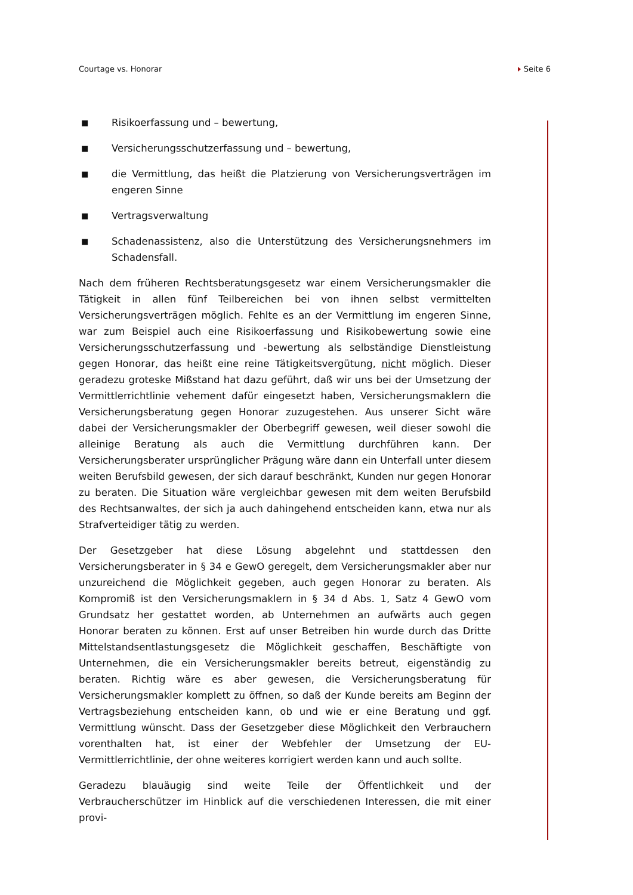Courtage vs. Honorar Seite 6
■ Risikoerfassung und – bewertung,
■ Versicherungsschutzerfassung und – bewertung,
■ die Vermittlung, das heißt die Platzierung von Versicherungsverträgen im engeren Sinne
■ Vertragsverwaltung
■ Schadenassistenz, also die Unterstützung des Versicherungsnehmers im Schadensfall.
Nach dem früheren Rechtsberatungsgesetz war einem Versicherungsmakler die Tätigkeit in allen fünf Teilbereichen bei von ihnen selbst vermittelten Versicherungsverträgen möglich. Fehlte es an der Vermittlung im engeren Sinne, war zum Beispiel auch eine Risikoerfassung und Risikobewertung sowie eine Versicherungsschutzerfassung und -bewertung als selbständige Dienstleistung gegen Honorar, das heißt eine reine Tätigkeitsvergütung, nicht möglich. Dieser geradezu groteske Mißstand hat dazu geführt, daß wir uns bei der Umsetzung der Vermittlerrichtlinie vehement dafür eingesetzt haben, Versicherungsmaklern die Versicherungsberatung gegen Honorar zuzugestehen. Aus unserer Sicht wäre dabei der Versicherungsmakler der Oberbegriff gewesen, weil dieser sowohl die alleinige Beratung als auch die Vermittlung durchführen kann. Der Versicherungsberater ursprünglicher Prägung wäre dann ein Unterfall unter diesem weiten Berufsbild gewesen, der sich darauf beschränkt, Kunden nur gegen Honorar zu beraten. Die Situation wäre vergleichbar gewesen mit dem weiten Berufsbild des Rechtsanwaltes, der sich ja auch dahingehend entscheiden kann, etwa nur als Strafverteidiger tätig zu werden.
Der Gesetzgeber hat diese Lösung abgelehnt und stattdessen den Versicherungsberater in § 34 e GewO geregelt, dem Versicherungsmakler aber nur unzureichend die Möglichkeit gegeben, auch gegen Honorar zu beraten. Als Kompromiß ist den Versicherungsmaklern in § 34 d Abs. 1, Satz 4 GewO vom Grundsatz her gestattet worden, ab Unternehmen an aufwärts auch gegen Honorar beraten zu können. Erst auf unser Betreiben hin wurde durch das Dritte Mittelstandsentlastungsgesetz die Möglichkeit geschaffen, Beschäftigte von Unternehmen, die ein Versicherungsmakler bereits betreut, eigenständig zu beraten. Richtig wäre es aber gewesen, die Versicherungsberatung für Versicherungsmakler komplett zu öffnen, so daß der Kunde bereits am Beginn der Vertragsbeziehung entscheiden kann, ob und wie er eine Beratung und ggf. Vermittlung wünscht. Dass der Gesetzgeber diese Möglichkeit den Verbrauchern vorenthalten hat, ist einer der Webfehler der Umsetzung der EU-Vermittlerrichtlinie, der ohne weiteres korrigiert werden kann und auch sollte.
Geradezu blauäugig sind weite Teile der Öffentlichkeit und der Verbraucherschützer im Hinblick auf die verschiedenen Interessen, die mit einer provi-